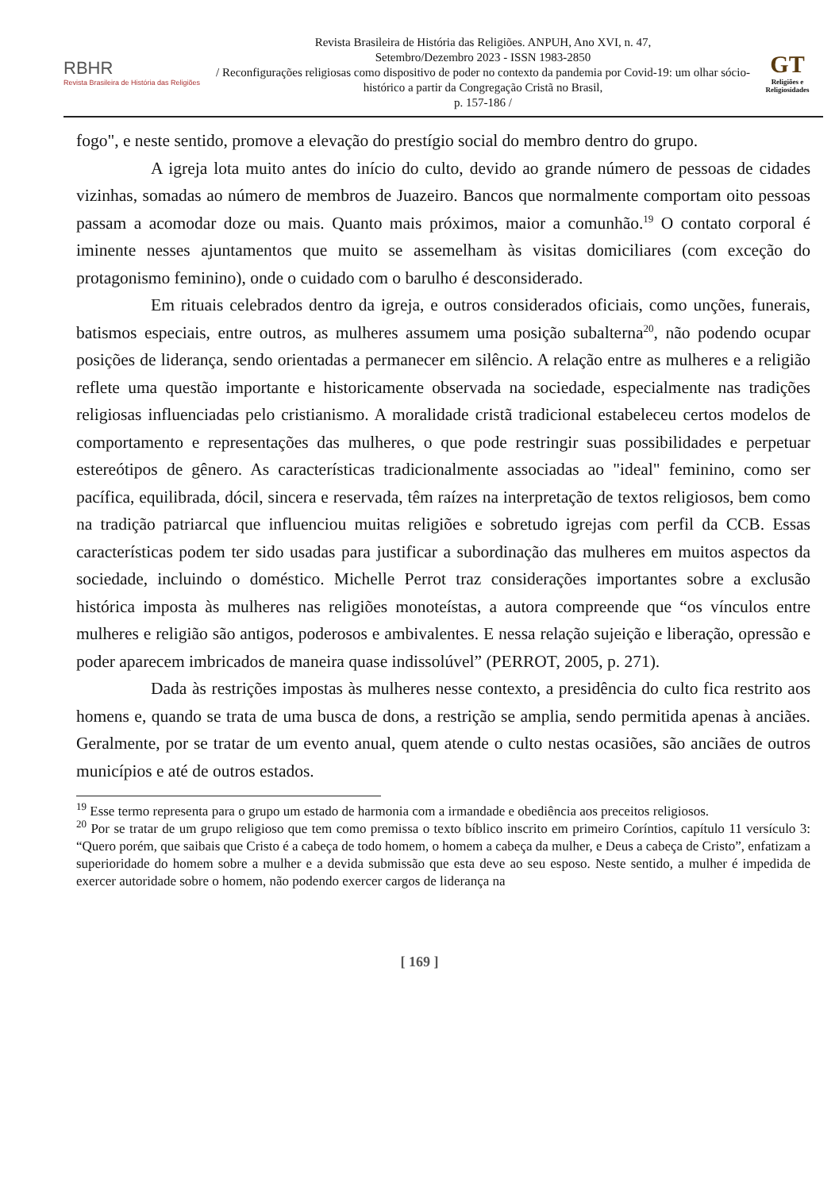RBHR
Revista Brasileira de História das Religiões
Revista Brasileira de História das Religiões. ANPUH, Ano XVI, n. 47,
Setembro/Dezembro 2023 - ISSN 1983-2850
/ Reconfigurações religiosas como dispositivo de poder no contexto da pandemia por Covid-19: um olhar sócio-histórico a partir da Congregação Cristã no Brasil,
p. 157-186 /
GT
Religiões e Religiosidades
fogo", e neste sentido, promove a elevação do prestígio social do membro dentro do grupo.
A igreja lota muito antes do início do culto, devido ao grande número de pessoas de cidades vizinhas, somadas ao número de membros de Juazeiro. Bancos que normalmente comportam oito pessoas passam a acomodar doze ou mais. Quanto mais próximos, maior a comunhão.<sup>19</sup> O contato corporal é iminente nesses ajuntamentos que muito se assemelham às visitas domiciliares (com exceção do protagonismo feminino), onde o cuidado com o barulho é desconsiderado.
Em rituais celebrados dentro da igreja, e outros considerados oficiais, como unções, funerais, batismos especiais, entre outros, as mulheres assumem uma posição subalterna<sup>20</sup>, não podendo ocupar posições de liderança, sendo orientadas a permanecer em silêncio. A relação entre as mulheres e a religião reflete uma questão importante e historicamente observada na sociedade, especialmente nas tradições religiosas influenciadas pelo cristianismo. A moralidade cristã tradicional estabeleceu certos modelos de comportamento e representações das mulheres, o que pode restringir suas possibilidades e perpetuar estereótipos de gênero. As características tradicionalmente associadas ao "ideal" feminino, como ser pacífica, equilibrada, dócil, sincera e reservada, têm raízes na interpretação de textos religiosos, bem como na tradição patriarcal que influenciou muitas religiões e sobretudo igrejas com perfil da CCB. Essas características podem ter sido usadas para justificar a subordinação das mulheres em muitos aspectos da sociedade, incluindo o doméstico. Michelle Perrot traz considerações importantes sobre a exclusão histórica imposta às mulheres nas religiões monoteístas, a autora compreende que “os vínculos entre mulheres e religião são antigos, poderosos e ambivalentes. E nessa relação sujeição e liberação, opressão e poder aparecem imbricados de maneira quase indissolúvel” (PERROT, 2005, p. 271).
Dada às restrições impostas às mulheres nesse contexto, a presidência do culto fica restrito aos homens e, quando se trata de uma busca de dons, a restrição se amplia, sendo permitida apenas à anciães. Geralmente, por se tratar de um evento anual, quem atende o culto nestas ocasiões, são anciães de outros municípios e até de outros estados.
<sup>19</sup> Esse termo representa para o grupo um estado de harmonia com a irmandade e obediência aos preceitos religiosos.
<sup>20</sup> Por se tratar de um grupo religioso que tem como premissa o texto bíblico inscrito em primeiro Coríntios, capítulo 11 versículo 3: “Quero porém, que saibais que Cristo é a cabeça de todo homem, o homem a cabeça da mulher, e Deus a cabeça de Cristo”, enfatizam a superioridade do homem sobre a mulher e a devida submissão que esta deve ao seu esposo. Neste sentido, a mulher é impedida de exercer autoridade sobre o homem, não podendo exercer cargos de liderança na
[ 169 ]